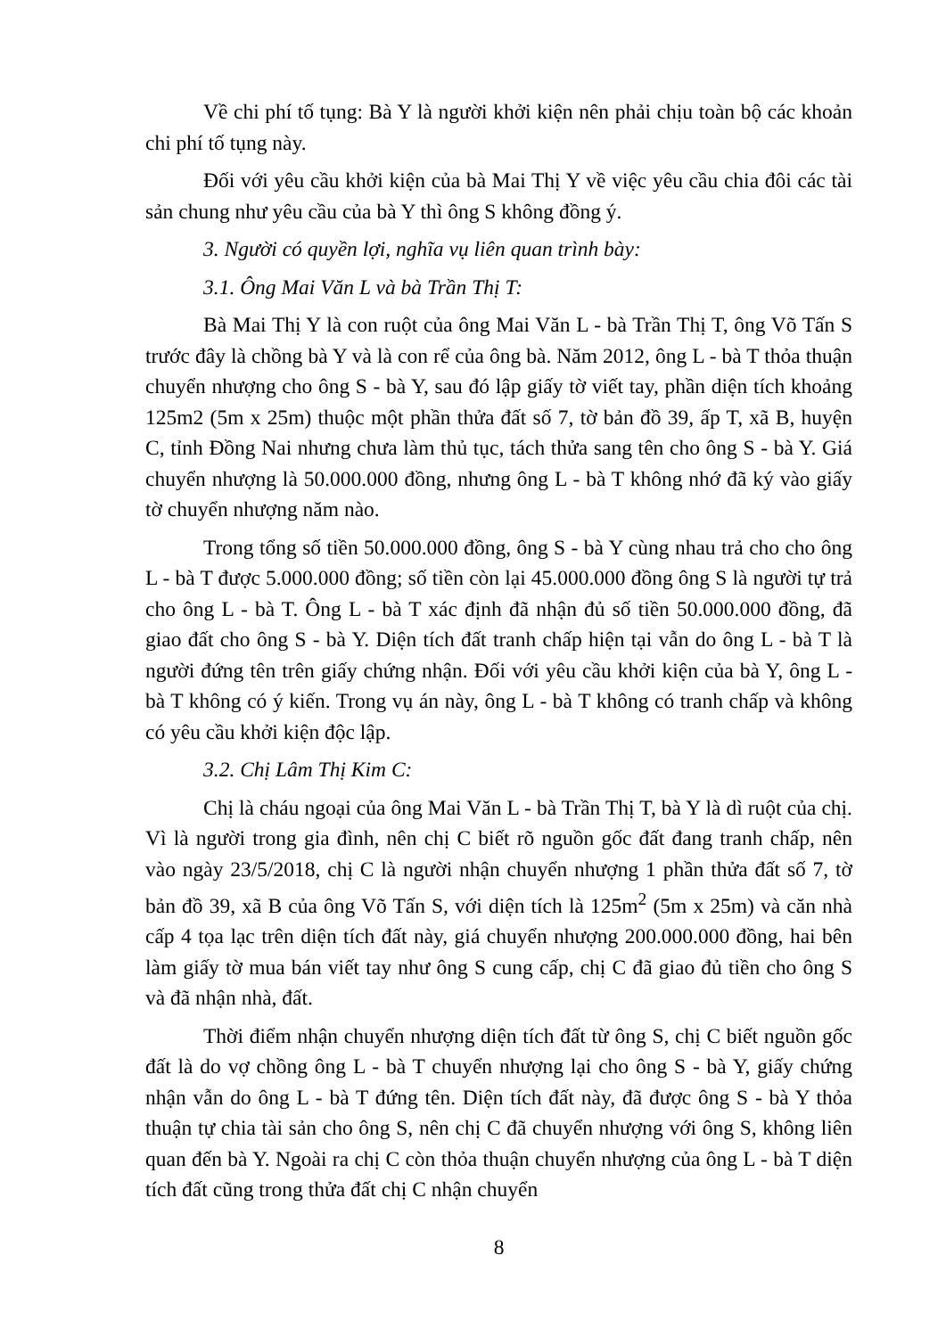Về chi phí tố tụng: Bà Y là người khởi kiện nên phải chịu toàn bộ các khoản chi phí tố tụng này.
Đối với yêu cầu khởi kiện của bà Mai Thị Y về việc yêu cầu chia đôi các tài sản chung như yêu cầu của bà Y thì ông S không đồng ý.
3. Người có quyền lợi, nghĩa vụ liên quan trình bày:
3.1. Ông Mai Văn L và bà Trần Thị T:
Bà Mai Thị Y là con ruột của ông Mai Văn L - bà Trần Thị T, ông Võ Tấn S trước đây là chồng bà Y và là con rể của ông bà. Năm 2012, ông L - bà T thỏa thuận chuyển nhượng cho ông S - bà Y, sau đó lập giấy tờ viết tay, phần diện tích khoảng 125m2 (5m x 25m) thuộc một phần thửa đất số 7, tờ bản đồ 39, ấp T, xã B, huyện C, tỉnh Đồng Nai nhưng chưa làm thủ tục, tách thửa sang tên cho ông S - bà Y. Giá chuyển nhượng là 50.000.000 đồng, nhưng ông L - bà T không nhớ đã ký vào giấy tờ chuyển nhượng năm nào.
Trong tổng số tiền 50.000.000 đồng, ông S - bà Y cùng nhau trả cho cho ông L - bà T được 5.000.000 đồng; số tiền còn lại 45.000.000 đồng ông S là người tự trả cho ông L - bà T. Ông L - bà T xác định đã nhận đủ số tiền 50.000.000 đồng, đã giao đất cho ông S - bà Y. Diện tích đất tranh chấp hiện tại vẫn do ông L - bà T là người đứng tên trên giấy chứng nhận. Đối với yêu cầu khởi kiện của bà Y, ông L - bà T không có ý kiến. Trong vụ án này, ông L - bà T không có tranh chấp và không có yêu cầu khởi kiện độc lập.
3.2. Chị Lâm Thị Kim C:
Chị là cháu ngoại của ông Mai Văn L - bà Trần Thị T, bà Y là dì ruột của chị. Vì là người trong gia đình, nên chị C biết rõ nguồn gốc đất đang tranh chấp, nên vào ngày 23/5/2018, chị C là người nhận chuyển nhượng 1 phần thửa đất số 7, tờ bản đồ 39, xã B của ông Võ Tấn S, với diện tích là 125m<sup>2</sup> (5m x 25m) và căn nhà cấp 4 tọa lạc trên diện tích đất này, giá chuyển nhượng 200.000.000 đồng, hai bên làm giấy tờ mua bán viết tay như ông S cung cấp, chị C đã giao đủ tiền cho ông S và đã nhận nhà, đất.
Thời điểm nhận chuyển nhượng diện tích đất từ ông S, chị C biết nguồn gốc đất là do vợ chồng ông L - bà T chuyển nhượng lại cho ông S - bà Y, giấy chứng nhận vẫn do ông L - bà T đứng tên. Diện tích đất này, đã được ông S - bà Y thỏa thuận tự chia tài sản cho ông S, nên chị C đã chuyển nhượng với ông S, không liên quan đến bà Y. Ngoài ra chị C còn thỏa thuận chuyển nhượng của ông L - bà T diện tích đất cũng trong thửa đất chị C nhận chuyển
8